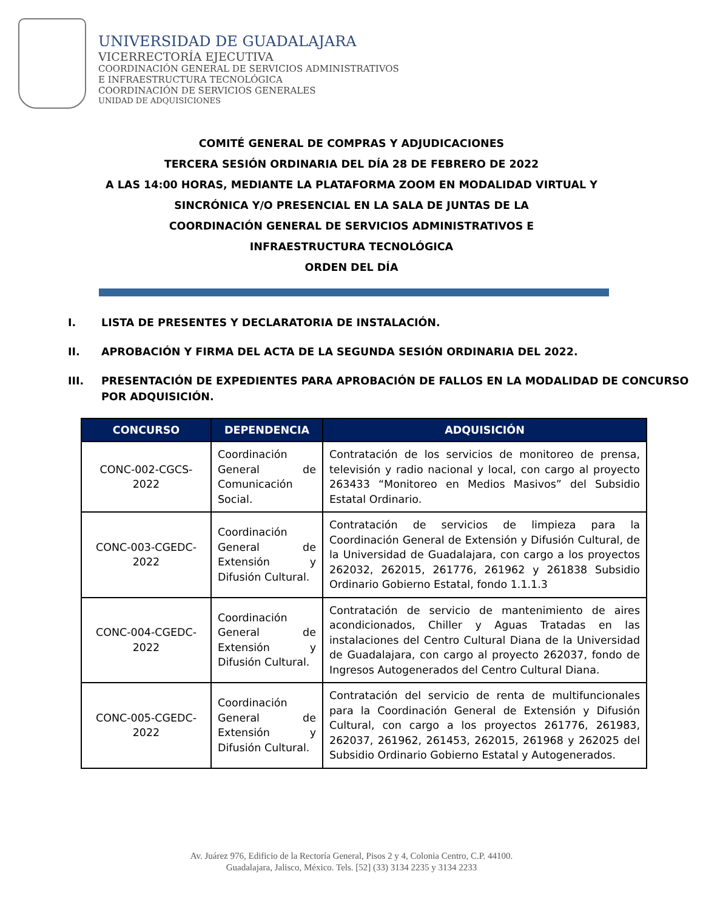UNIVERSIDAD DE GUADALAJARA
VICERRECTORÍA EJECUTIVA
COORDINACIÓN GENERAL DE SERVICIOS ADMINISTRATIVOS
E INFRAESTRUCTURA TECNOLÓGICA
COORDINACIÓN DE SERVICIOS GENERALES
UNIDAD DE ADQUISICIONES
COMITÉ GENERAL DE COMPRAS Y ADJUDICACIONES
TERCERA SESIÓN ORDINARIA DEL DÍA 28 DE FEBRERO DE 2022
A LAS 14:00 HORAS, MEDIANTE LA PLATAFORMA ZOOM EN MODALIDAD VIRTUAL Y
SINCRÓNICA Y/O PRESENCIAL EN LA SALA DE JUNTAS DE LA
COORDINACIÓN GENERAL DE SERVICIOS ADMINISTRATIVOS E
INFRAESTRUCTURA TECNOLÓGICA
ORDEN DEL DÍA
I. LISTA DE PRESENTES Y DECLARATORIA DE INSTALACIÓN.
II. APROBACIÓN Y FIRMA DEL ACTA DE LA SEGUNDA SESIÓN ORDINARIA DEL 2022.
III. PRESENTACIÓN DE EXPEDIENTES PARA APROBACIÓN DE FALLOS EN LA MODALIDAD DE CONCURSO POR ADQUISICIÓN.
| CONCURSO | DEPENDENCIA | ADQUISICIÓN |
| --- | --- | --- |
| CONC-002-CGCS-2022 | Coordinación General de Comunicación Social. | Contratación de los servicios de monitoreo de prensa, televisión y radio nacional y local, con cargo al proyecto 263433 “Monitoreo en Medios Masivos” del Subsidio Estatal Ordinario. |
| CONC-003-CGEDC-2022 | Coordinación General de Extensión y Difusión Cultural. | Contratación de servicios de limpieza para la Coordinación General de Extensión y Difusión Cultural, de la Universidad de Guadalajara, con cargo a los proyectos 262032, 262015, 261776, 261962 y 261838 Subsidio Ordinario Gobierno Estatal, fondo 1.1.1.3 |
| CONC-004-CGEDC-2022 | Coordinación General de Extensión y Difusión Cultural. | Contratación de servicio de mantenimiento de aires acondicionados, Chiller y Aguas Tratadas en las instalaciones del Centro Cultural Diana de la Universidad de Guadalajara, con cargo al proyecto 262037, fondo de Ingresos Autogenerados del Centro Cultural Diana. |
| CONC-005-CGEDC-2022 | Coordinación General de Extensión y Difusión Cultural. | Contratación del servicio de renta de multifuncionales para la Coordinación General de Extensión y Difusión Cultural, con cargo a los proyectos 261776, 261983, 262037, 261962, 261453, 262015, 261968 y 262025 del Subsidio Ordinario Gobierno Estatal y Autogenerados. |
Av. Juárez 976, Edificio de la Rectoría General, Pisos 2 y 4, Colonia Centro, C.P. 44100.
Guadalajara, Jalisco, México. Tels. [52] (33) 3134 2235 y 3134 2233